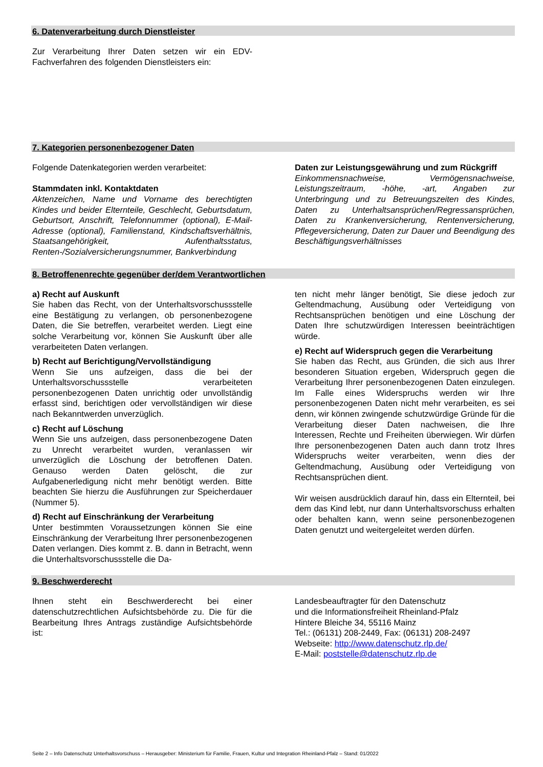6. Datenverarbeitung durch Dienstleister
Zur Verarbeitung Ihrer Daten setzen wir ein EDV-Fachverfahren des folgenden Dienstleisters ein:
7. Kategorien personenbezogener Daten
Folgende Datenkategorien werden verarbeitet:
Stammdaten inkl. Kontaktdaten
Aktenzeichen, Name und Vorname des berechtigten Kindes und beider Elternteile, Geschlecht, Geburtsdatum, Geburtsort, Anschrift, Telefonnummer (optional), E-Mail-Adresse (optional), Familienstand, Kindschaftsverhältnis, Staatsangehörigkeit, Aufenthaltsstatus, Renten-/Sozialversicherungsnummer, Bankverbindung
Daten zur Leistungsgewährung und zum Rückgriff
Einkommensnachweise, Vermögensnachweise, Leistungszeitraum, -höhe, -art, Angaben zur Unterbringung und zu Betreuungszeiten des Kindes, Daten zu Unterhaltsansprüchen/Regressansprüchen, Daten zu Krankenversicherung, Rentenversicherung, Pflegeversicherung, Daten zur Dauer und Beendigung des Beschäftigungsverhältnisses
8. Betroffenenrechte gegenüber der/dem Verantwortlichen
a) Recht auf Auskunft
Sie haben das Recht, von der Unterhaltsvorschussstelle eine Bestätigung zu verlangen, ob personenbezogene Daten, die Sie betreffen, verarbeitet werden. Liegt eine solche Verarbeitung vor, können Sie Auskunft über alle verarbeiteten Daten verlangen.
b) Recht auf Berichtigung/Vervollständigung
Wenn Sie uns aufzeigen, dass die bei der Unterhaltsvorschussstelle verarbeiteten personenbezogenen Daten unrichtig oder unvollständig erfasst sind, berichtigen oder vervollständigen wir diese nach Bekanntwerden unverzüglich.
c) Recht auf Löschung
Wenn Sie uns aufzeigen, dass personenbezogene Daten zu Unrecht verarbeitet wurden, veranlassen wir unverzüglich die Löschung der betroffenen Daten. Genauso werden Daten gelöscht, die zur Aufgabenerledigung nicht mehr benötigt werden. Bitte beachten Sie hierzu die Ausführungen zur Speicherdauer (Nummer 5).
d) Recht auf Einschränkung der Verarbeitung
Unter bestimmten Voraussetzungen können Sie eine Einschränkung der Verarbeitung Ihrer personenbezogenen Daten verlangen. Dies kommt z. B. dann in Betracht, wenn die Unterhaltsvorschussstelle die Da-
ten nicht mehr länger benötigt, Sie diese jedoch zur Geltendmachung, Ausübung oder Verteidigung von Rechtsansprüchen benötigen und eine Löschung der Daten Ihre schutzwürdigen Interessen beeinträchtigen würde.
e) Recht auf Widerspruch gegen die Verarbeitung
Sie haben das Recht, aus Gründen, die sich aus Ihrer besonderen Situation ergeben, Widerspruch gegen die Verarbeitung Ihrer personenbezogenen Daten einzulegen. Im Falle eines Widerspruchs werden wir Ihre personenbezogenen Daten nicht mehr verarbeiten, es sei denn, wir können zwingende schutzwürdige Gründe für die Verarbeitung dieser Daten nachweisen, die Ihre Interessen, Rechte und Freiheiten überwiegen. Wir dürfen Ihre personenbezogenen Daten auch dann trotz Ihres Widerspruchs weiter verarbeiten, wenn dies der Geltendmachung, Ausübung oder Verteidigung von Rechtsansprüchen dient.
Wir weisen ausdrücklich darauf hin, dass ein Elternteil, bei dem das Kind lebt, nur dann Unterhaltsvorschuss erhalten oder behalten kann, wenn seine personenbezogenen Daten genutzt und weitergeleitet werden dürfen.
9. Beschwerderecht
Ihnen steht ein Beschwerderecht bei einer datenschutzrechtlichen Aufsichtsbehörde zu. Die für die Bearbeitung Ihres Antrags zuständige Aufsichtsbehörde ist:
Landesbeauftragter für den Datenschutz
und die Informationsfreiheit Rheinland-Pfalz
Hintere Bleiche 34, 55116 Mainz
Tel.: (06131) 208-2449, Fax: (06131) 208-2497
Webseite: http://www.datenschutz.rlp.de/
E-Mail: poststelle@datenschutz.rlp.de
Seite 2 – Info Datenschutz Unterhaltsvorschuss – Herausgeber: Ministerium für Familie, Frauen, Kultur und Integration Rheinland-Pfalz – Stand: 01/2022